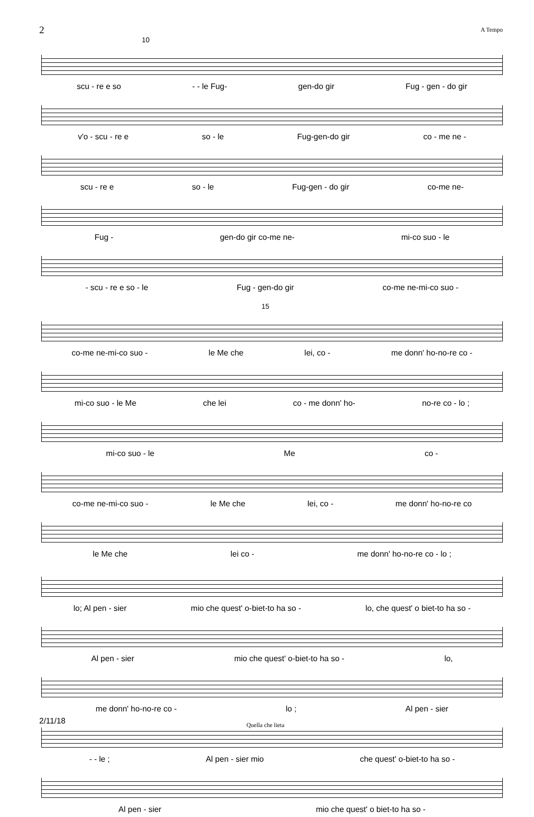2 A Tempo
10
scu - re e so - - le Fug- gen-do gir Fug - gen - do gir
v'o - scu - re e so - le Fug-gen-do gir co - me ne -
scu - re e so - le Fug-gen - do gir co-me ne-
Fug - gen-do gir co-me ne- mi-co suo - le
- scu - re e so - le Fug - gen-do gir co-me ne-mi-co suo -
15
co-me ne-mi-co suo - le Me che lei, co - me donn' ho-no-re co -
mi-co suo - le Me che lei co - me donn' ho- no-re co - lo ;
mi-co suo - le Me co -
co-me ne-mi-co suo - le Me che lei, co - me donn' ho-no-re co
le Me che lei co - me donn' ho-no-re co - lo ;
lo; Al pen - sier mio che quest' o-biet-to ha so - lo, che quest' o biet-to ha so -
Al pen - sier mio che quest' o-biet-to ha so - lo,
me donn' ho-no-re co - lo ; Al pen - sier
- - le ; Al pen - sier mio che quest' o-biet-to ha so -
Al pen - sier mio che quest' o biet-to ha so -
2/11/18 Quella che lieta